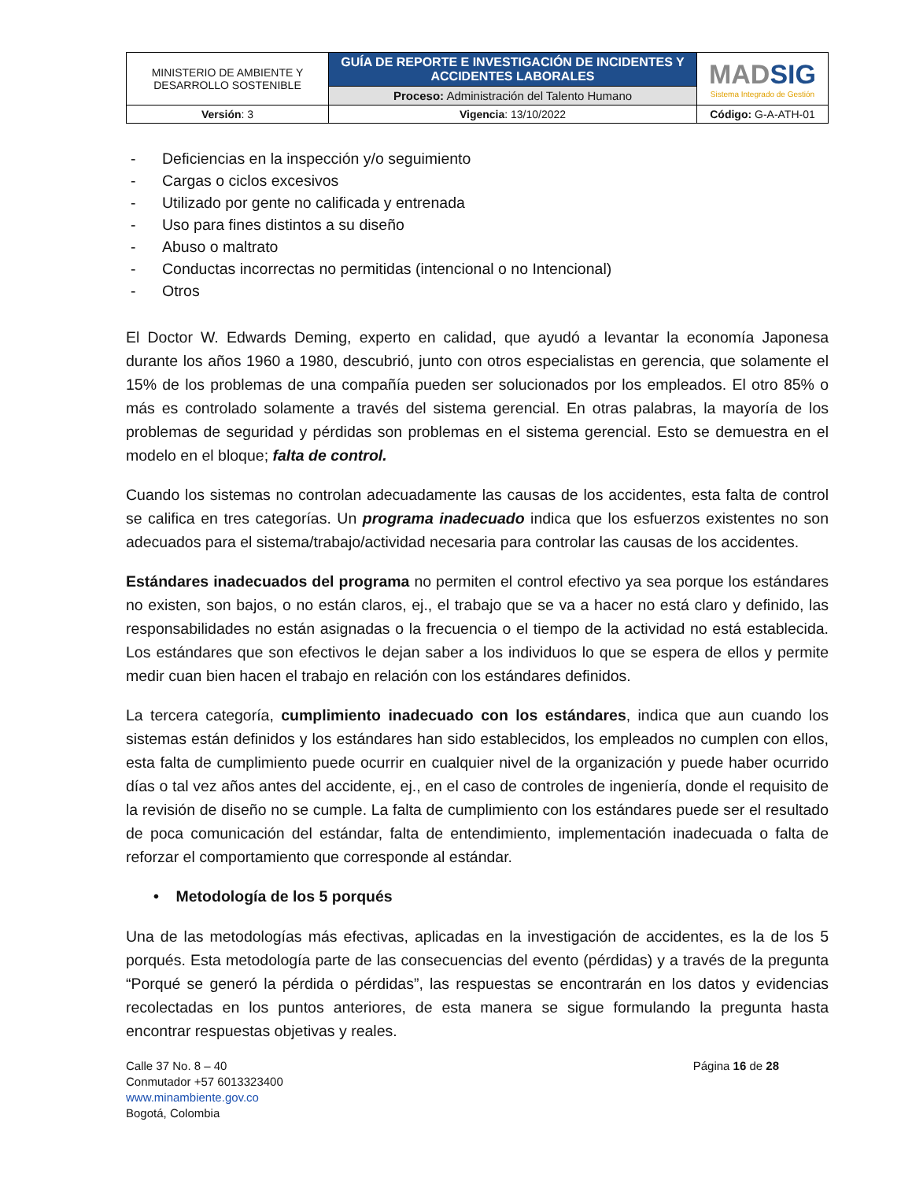| MINISTERIO DE AMBIENTE Y DESARROLLO SOSTENIBLE | GUÍA DE REPORTE E INVESTIGACIÓN DE INCIDENTES Y ACCIDENTES LABORALES | MAD SIG Sistema Integrado de Gestión |
| | Proceso: Administración del Talento Humano | |
| Versión : 3 | Vigencia : 13/10/2022 | Código: G-A-ATH-01 |
- Deficiencias en la inspección y/o seguimiento
- Cargas o ciclos excesivos
- Utilizado por gente no calificada y entrenada
- Uso para fines distintos a su diseño
- Abuso o maltrato
- Conductas incorrectas no permitidas (intencional o no Intencional)
- Otros
El Doctor W. Edwards Deming, experto en calidad, que ayudó a levantar la economía Japonesa durante los años 1960 a 1980, descubrió, junto con otros especialistas en gerencia, que solamente el 15% de los problemas de una compañía pueden ser solucionados por los empleados. El otro 85% o más es controlado solamente a través del sistema gerencial. En otras palabras, la mayoría de los problemas de seguridad y pérdidas son problemas en el sistema gerencial. Esto se demuestra en el modelo en el bloque; falta de control.
Cuando los sistemas no controlan adecuadamente las causas de los accidentes, esta falta de control se califica en tres categorías. Un programa inadecuado indica que los esfuerzos existentes no son adecuados para el sistema/trabajo/actividad necesaria para controlar las causas de los accidentes.
Estándares inadecuados del programa no permiten el control efectivo ya sea porque los estándares no existen, son bajos, o no están claros, ej., el trabajo que se va a hacer no está claro y definido, las responsabilidades no están asignadas o la frecuencia o el tiempo de la actividad no está establecida. Los estándares que son efectivos le dejan saber a los individuos lo que se espera de ellos y permite medir cuan bien hacen el trabajo en relación con los estándares definidos.
La tercera categoría, cumplimiento inadecuado con los estándares, indica que aun cuando los sistemas están definidos y los estándares han sido establecidos, los empleados no cumplen con ellos, esta falta de cumplimiento puede ocurrir en cualquier nivel de la organización y puede haber ocurrido días o tal vez años antes del accidente, ej., en el caso de controles de ingeniería, donde el requisito de la revisión de diseño no se cumple. La falta de cumplimiento con los estándares puede ser el resultado de poca comunicación del estándar, falta de entendimiento, implementación inadecuada o falta de reforzar el comportamiento que corresponde al estándar.
• Metodología de los 5 porqués
Una de las metodologías más efectivas, aplicadas en la investigación de accidentes, es la de los 5 porqués. Esta metodología parte de las consecuencias del evento (pérdidas) y a través de la pregunta “Porqué se generó la pérdida o pérdidas”, las respuestas se encontrarán en los datos y evidencias recolectadas en los puntos anteriores, de esta manera se sigue formulando la pregunta hasta encontrar respuestas objetivas y reales.
Calle 37 No. 8 – 40
Conmutador +57 6013323400
www.minambiente.gov.co
Bogotá, Colombia
Página 16 de 28